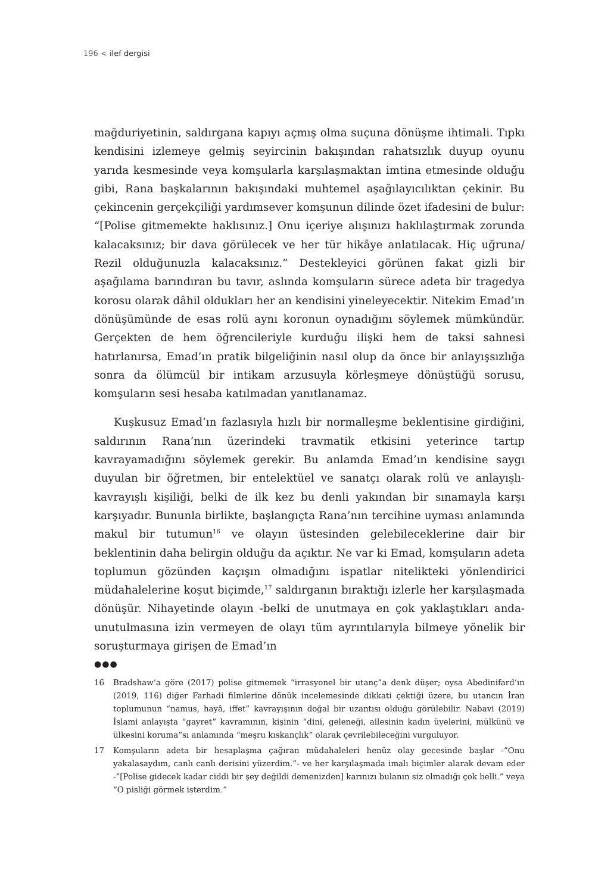196 < ilef dergisi
mağduriyetinin, saldırgana kapıyı açmış olma suçuna dönüşme ihtimali. Tıpkı kendisini izlemeye gelmiş seyircinin bakışından rahatsızlık duyup oyunu yarıda kesmesinde veya komşularla karşılaşmaktan imtina etmesinde olduğu gibi, Rana başkalarının bakışındaki muhtemel aşağılayıcılıktan çekinir. Bu çekincenin gerçekçiliği yardımsever komşunun dilinde özet ifadesini de bulur: “[Polise gitmemekte haklısınız.] Onu içeriye alışınızı haklılaştırmak zorunda kalacaksınız; bir dava görülecek ve her tür hikâye anlatılacak. Hiç uğruna/ Rezil olduğunuzla kalacaksınız.” Destekleyici görünen fakat gizli bir aşağılama barındıran bu tavır, aslında komşuların sürece adeta bir tragedya korosu olarak dâhil oldukları her an kendisini yineleyecektir. Nitekim Emad’ın dönüşümünde de esas rolü aynı koronun oynadığını söylemek mümkündür. Gerçekten de hem öğrencileriyle kurduğu ilişki hem de taksi sahnesi hatırlanırsa, Emad’ın pratik bilgeliğinin nasıl olup da önce bir anlayışsızlığa sonra da ölümcül bir intikam arzusuyla körleşmeye dönüştüğü sorusu, komşuların sesi hesaba katılmadan yanıtlanamaz.
Kuşkusuz Emad’ın fazlasıyla hızlı bir normalleşme beklentisine girdiğini, saldırının Rana’nın üzerindeki travmatik etkisini yeterince tartıp kavrayamadığını söylemek gerekir. Bu anlamda Emad’ın kendisine saygı duyulan bir öğretmen, bir entelektüel ve sanatçı olarak rolü ve anlayışlı-kavrayışlı kişiliği, belki de ilk kez bu denli yakından bir sınamayla karşı karşıyadır. Bununla birlikte, başlangıçta Rana’nın tercihine uyması anlamında makul bir tutumun<sup>16</sup> ve olayın üstesinden gelebileceklerine dair bir beklentinin daha belirgin olduğu da açıktır. Ne var ki Emad, komşuların adeta toplumun gözünden kaçışın olmadığını ispatlar nitelikteki yönlendirici müdahalelerine koşut biçimde,<sup>17</sup> saldırganın bıraktığı izlerle her karşılaşmada dönüşür. Nihayetinde olayın -belki de unutmaya en çok yaklaştıkları anda- unutulmasına izin vermeyen de olayı tüm ayrıntılarıyla bilmeye yönelik bir soruşturmaya girişen de Emad’ın
●●●
16 Bradshaw’a göre (2017) polise gitmemek “irrasyonel bir utanç”a denk düşer; oysa Abedinifard’ın (2019, 116) diğer Farhadi filmlerine dönük incelemesinde dikkati çektiği üzere, bu utancın İran toplumunun “namus, hayâ, iffet” kavrayışının doğal bir uzantısı olduğu görülebilir. Nabavi (2019) İslami anlayışta “gayret” kavramının, kişinin “dini, geleneği, ailesinin kadın üyelerini, mülkünü ve ülkesini koruma”sı anlamında “meşru kıskançlık” olarak çevrilebileceğini vurguluyor.
17 Komşuların adeta bir hesaplaşma çağıran müdahaleleri henüz olay gecesinde başlar -”Onu yakalasaydım, canlı canlı derisini yüzerdim.”- ve her karşılaşmada imalı biçimler alarak devam eder -”[Polise gidecek kadar ciddi bir şey değildi demenizden] karınızı bulanın siz olmadığı çok belli.” veya “O pisliği görmek isterdim.”